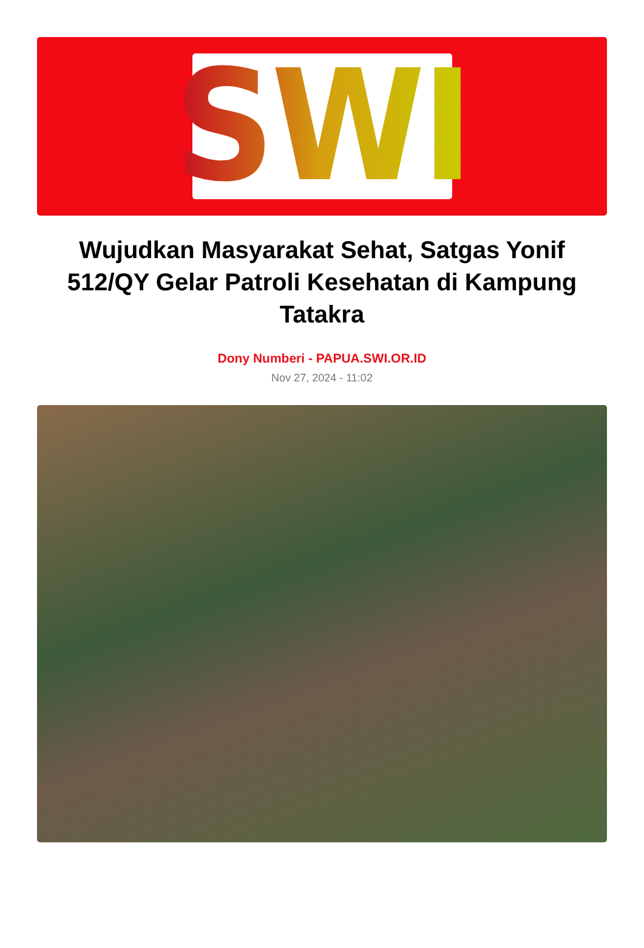SWI
Wujudkan Masyarakat Sehat, Satgas Yonif 512/QY Gelar Patroli Kesehatan di Kampung Tatakra
Dony Numberi - PAPUA.SWI.OR.ID
Nov 27, 2024 - 11:02